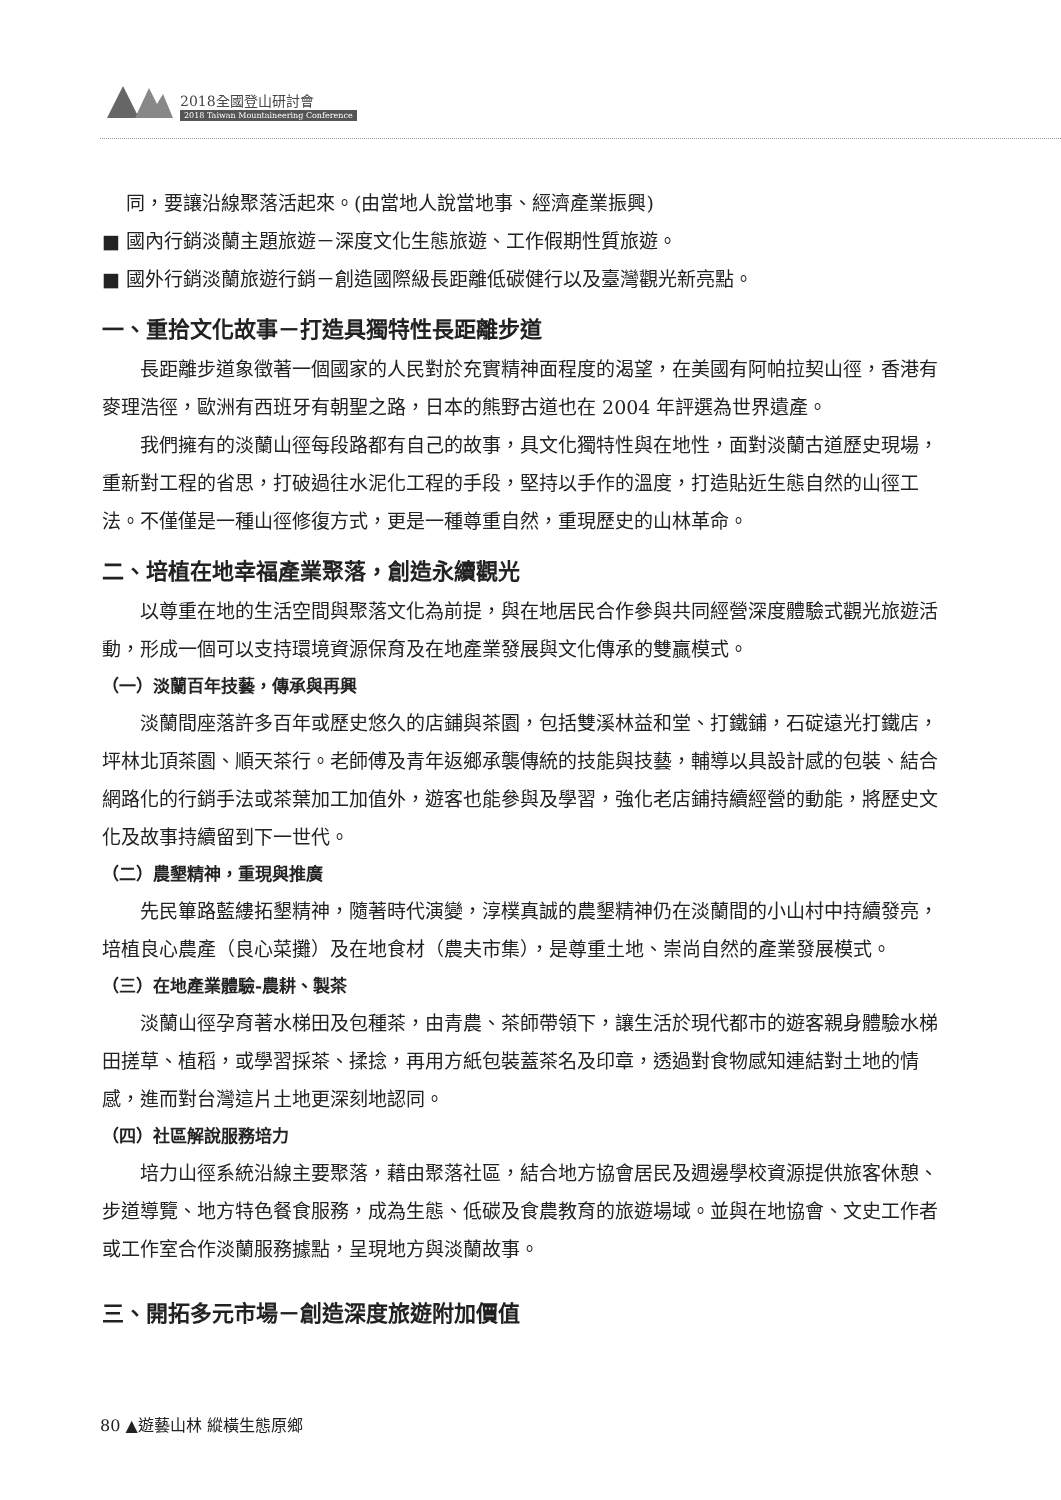2018全國登山研討會
2018 Taiwan Mountaineering Conference
同，要讓沿線聚落活起來。(由當地人說當地事、經濟產業振興)
■ 國內行銷淡蘭主題旅遊－深度文化生態旅遊、工作假期性質旅遊。
■ 國外行銷淡蘭旅遊行銷－創造國際級長距離低碳健行以及臺灣觀光新亮點。
一、重拾文化故事－打造具獨特性長距離步道
長距離步道象徵著一個國家的人民對於充實精神面程度的渴望，在美國有阿帕拉契山徑，香港有麥理浩徑，歐洲有西班牙有朝聖之路，日本的熊野古道也在 2004 年評選為世界遺產。
我們擁有的淡蘭山徑每段路都有自己的故事，具文化獨特性與在地性，面對淡蘭古道歷史現場，重新對工程的省思，打破過往水泥化工程的手段，堅持以手作的溫度，打造貼近生態自然的山徑工法。不僅僅是一種山徑修復方式，更是一種尊重自然，重現歷史的山林革命。
二、培植在地幸福產業聚落，創造永續觀光
以尊重在地的生活空間與聚落文化為前提，與在地居民合作參與共同經營深度體驗式觀光旅遊活動，形成一個可以支持環境資源保育及在地產業發展與文化傳承的雙贏模式。
（一）淡蘭百年技藝，傳承與再興
淡蘭間座落許多百年或歷史悠久的店鋪與茶園，包括雙溪林益和堂、打鐵鋪，石碇遠光打鐵店，坪林北頂茶園、順天茶行。老師傅及青年返鄉承襲傳統的技能與技藝，輔導以具設計感的包裝、結合網路化的行銷手法或茶葉加工加值外，遊客也能參與及學習，強化老店鋪持續經營的動能，將歷史文化及故事持續留到下一世代。
（二）農墾精神，重現與推廣
先民篳路藍縷拓墾精神，隨著時代演變，淳樸真誠的農墾精神仍在淡蘭間的小山村中持續發亮，培植良心農產（良心菜攤）及在地食材（農夫市集），是尊重土地、崇尚自然的產業發展模式。
（三）在地產業體驗-農耕、製茶
淡蘭山徑孕育著水梯田及包種茶，由青農、茶師帶領下，讓生活於現代都市的遊客親身體驗水梯田搓草、植稻，或學習採茶、揉捻，再用方紙包裝蓋茶名及印章，透過對食物感知連結對土地的情感，進而對台灣這片土地更深刻地認同。
（四）社區解說服務培力
培力山徑系統沿線主要聚落，藉由聚落社區，結合地方協會居民及週邊學校資源提供旅客休憩、步道導覽、地方特色餐食服務，成為生態、低碳及食農教育的旅遊場域。並與在地協會、文史工作者或工作室合作淡蘭服務據點，呈現地方與淡蘭故事。
三、開拓多元市場－創造深度旅遊附加價值
80 ▲遊藝山林 縱橫生態原鄉